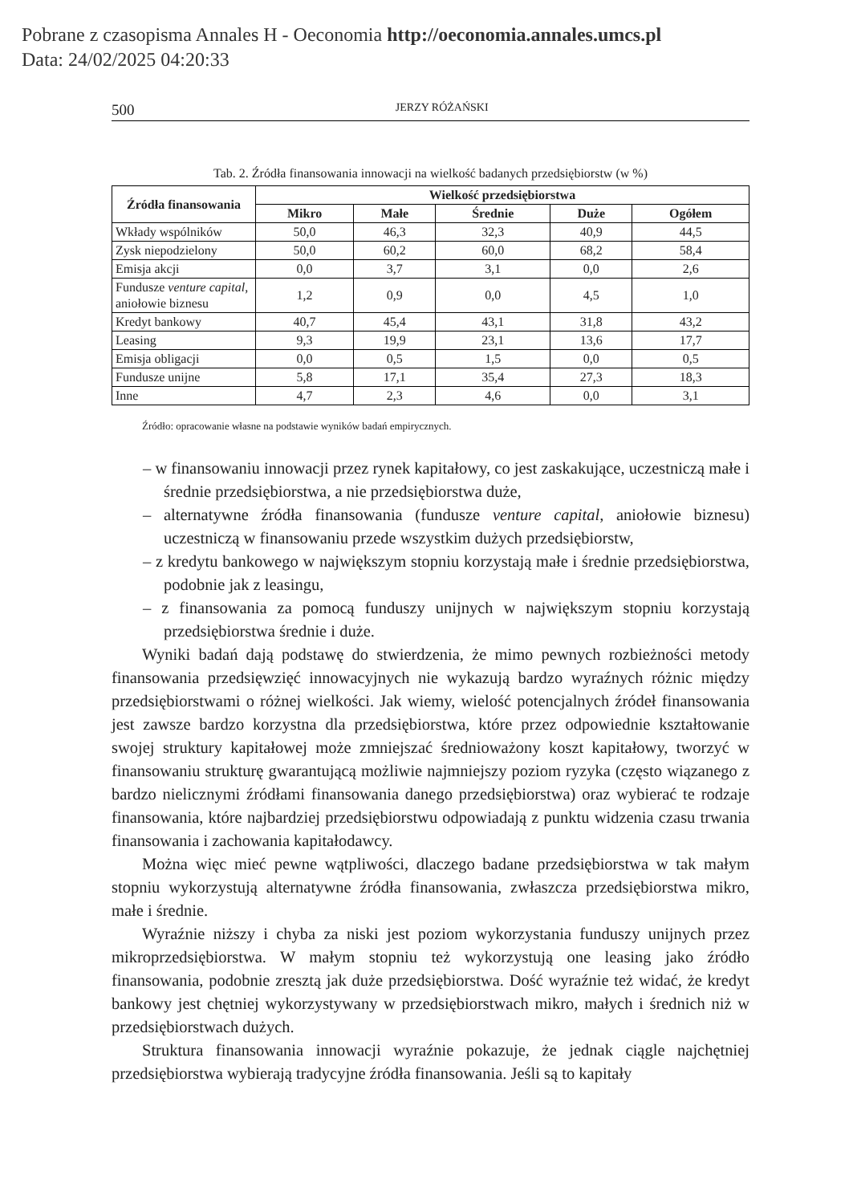Pobrane z czasopisma Annales H - Oeconomia http://oeconomia.annales.umcs.pl
Data: 24/02/2025 04:20:33
500 JERZY RÓŻAŃSKI
Tab. 2. Źródła finansowania innowacji na wielkość badanych przedsiębiorstw (w %)
| Źródła finansowania | Wielkość przedsiębiorstwa | | | | |
| --- | --- | --- | --- | --- | --- |
| | Mikro | Małe | Średnie | Duże | Ogółem |
| Wkłady wspólników | 50,0 | 46,3 | 32,3 | 40,9 | 44,5 |
| Zysk niepodzielony | 50,0 | 60,2 | 60,0 | 68,2 | 58,4 |
| Emisja akcji | 0,0 | 3,7 | 3,1 | 0,0 | 2,6 |
| Fundusze venture capital , aniołowie biznesu | 1,2 | 0,9 | 0,0 | 4,5 | 1,0 |
| Kredyt bankowy | 40,7 | 45,4 | 43,1 | 31,8 | 43,2 |
| Leasing | 9,3 | 19,9 | 23,1 | 13,6 | 17,7 |
| Emisja obligacji | 0,0 | 0,5 | 1,5 | 0,0 | 0,5 |
| Fundusze unijne | 5,8 | 17,1 | 35,4 | 27,3 | 18,3 |
| Inne | 4,7 | 2,3 | 4,6 | 0,0 | 3,1 |
Źródło: opracowanie własne na podstawie wyników badań empirycznych.
– w finansowaniu innowacji przez rynek kapitałowy, co jest zaskakujące, uczestniczą małe i średnie przedsiębiorstwa, a nie przedsiębiorstwa duże,
– alternatywne źródła finansowania (fundusze venture capital, aniołowie biznesu) uczestniczą w finansowaniu przede wszystkim dużych przedsiębiorstw,
– z kredytu bankowego w największym stopniu korzystają małe i średnie przedsiębiorstwa, podobnie jak z leasingu,
– z finansowania za pomocą funduszy unijnych w największym stopniu korzystają przedsiębiorstwa średnie i duże.
Wyniki badań dają podstawę do stwierdzenia, że mimo pewnych rozbieżności metody finansowania przedsięwzięć innowacyjnych nie wykazują bardzo wyraźnych różnic między przedsiębiorstwami o różnej wielkości. Jak wiemy, wielość potencjalnych źródeł finansowania jest zawsze bardzo korzystna dla przedsiębiorstwa, które przez odpowiednie kształtowanie swojej struktury kapitałowej może zmniejszać średnioważony koszt kapitałowy, tworzyć w finansowaniu strukturę gwarantującą możliwie najmniejszy poziom ryzyka (często wiązanego z bardzo nielicznymi źródłami finansowania danego przedsiębiorstwa) oraz wybierać te rodzaje finansowania, które najbardziej przedsiębiorstwu odpowiadają z punktu widzenia czasu trwania finansowania i zachowania kapitałodawcy.
Można więc mieć pewne wątpliwości, dlaczego badane przedsiębiorstwa w tak małym stopniu wykorzystują alternatywne źródła finansowania, zwłaszcza przedsiębiorstwa mikro, małe i średnie.
Wyraźnie niższy i chyba za niski jest poziom wykorzystania funduszy unijnych przez mikroprzedsiębiorstwa. W małym stopniu też wykorzystują one leasing jako źródło finansowania, podobnie zresztą jak duże przedsiębiorstwa. Dość wyraźnie też widać, że kredyt bankowy jest chętniej wykorzystywany w przedsiębiorstwach mikro, małych i średnich niż w przedsiębiorstwach dużych.
Struktura finansowania innowacji wyraźnie pokazuje, że jednak ciągle najchętniej przedsiębiorstwa wybierają tradycyjne źródła finansowania. Jeśli są to kapitały